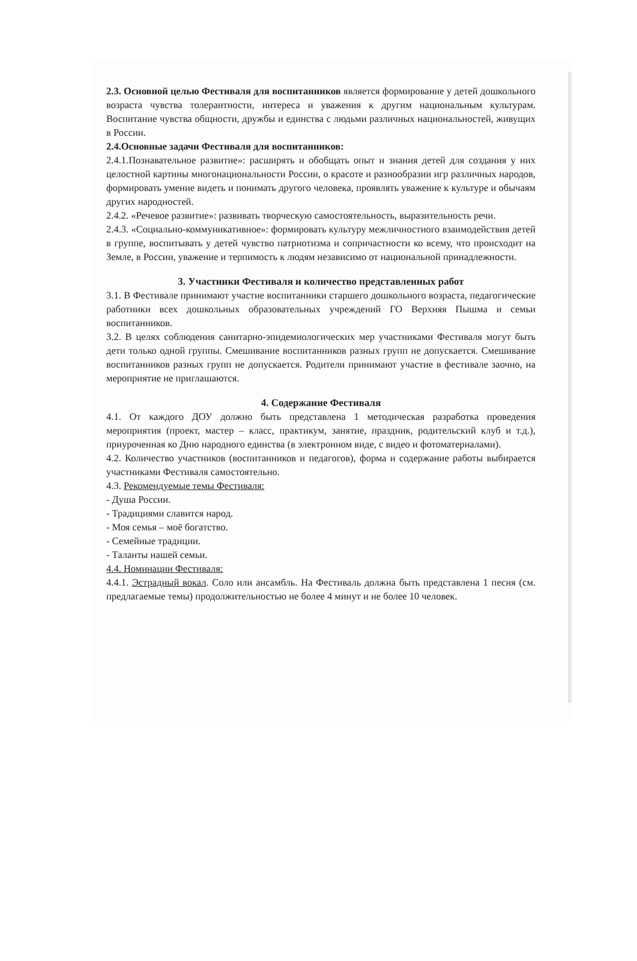2.3. Основной целью Фестиваля для воспитанников является формирование у детей дошкольного возраста чувства толерантности, интереса и уважения к другим национальным культурам. Воспитание чувства общности, дружбы и единства с людьми различных национальностей, живущих в России.
2.4.Основные задачи Фестиваля для воспитанников:
2.4.1.Познавательное развитие»: расширять и обобщать опыт и знания детей для создания у них целостной картины многонациональности России, о красоте и разнообразии игр различных народов, формировать умение видеть и понимать другого человека, проявлять уважение к культуре и обычаям других народностей.
2.4.2. «Речевое развитие»: развивать творческую самостоятельность, выразительность речи.
2.4.3. «Социально-коммуникативное»: формировать культуру межличностного взаимодействия детей в группе, воспитывать у детей чувство патриотизма и сопричастности ко всему, что происходит на Земле, в России, уважение и терпимость к людям независимо от национальной принадлежности.
3. Участники Фестиваля и количество представленных работ
3.1. В Фестивале принимают участие воспитанники старшего дошкольного возраста, педагогические работники всех дошкольных образовательных учреждений ГО Верхняя Пышма и семьи воспитанников.
3.2. В целях соблюдения санитарно-эпидемиологических мер участниками Фестиваля могут быть дети только одной группы. Смешивание воспитанников разных групп не допускается. Смешивание воспитанников разных групп не допускается. Родители принимают участие в фестивале заочно, на мероприятие не приглашаются.
4. Содержание Фестиваля
4.1. От каждого ДОУ должно быть представлена 1 методическая разработка проведения мероприятия (проект, мастер – класс, практикум, занятие, праздник, родительский клуб и т.д.), приуроченная ко Дню народного единства (в электронном виде, с видео и фотоматериалами).
4.2. Количество участников (воспитанников и педагогов), форма и содержание работы выбирается участниками Фестиваля самостоятельно.
4.3. Рекомендуемые темы Фестиваля:
- Душа России.
- Традициями славится народ.
- Моя семья – моё богатство.
- Семейные традиции.
- Таланты нашей семьи.
4.4. Номинации Фестиваля:
4.4.1. Эстрадный вокал. Соло или ансамбль. На Фестиваль должна быть представлена 1 песня (см. предлагаемые темы) продолжительностью не более 4 минут и не более 10 человек.